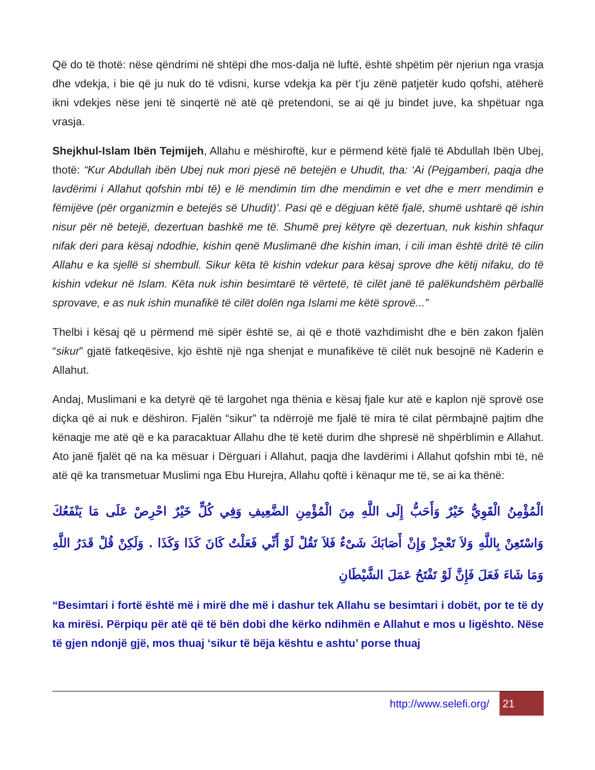Që do të thotë: nëse qëndrimi në shtëpi dhe mos-dalja në luftë, është shpëtim për njeriun nga vrasja dhe vdekja, i bie që ju nuk do të vdisni, kurse vdekja ka për t’ju zënë patjetër kudo qofshi, atëherë ikni vdekjes nëse jeni të sinqertë në atë që pretendoni, se ai që ju bindet juve, ka shpëtuar nga vrasja.
Shejkhul-Islam Ibën Tejmijeh, Allahu e mëshiroftë, kur e përmend këtë fjalë të Abdullah Ibën Ubej, thotë: “Kur Abdullah ibën Ubej nuk mori pjesë në betejën e Uhudit, tha: ‘Ai (Pejgamberi, paqja dhe lavdërimi i Allahut qofshin mbi të) e lë mendimin tim dhe mendimin e vet dhe e merr mendimin e fëmijëve (për organizmin e betejës së Uhudit)’. Pasi që e dëgjuan këtë fjalë, shumë ushtarë që ishin nisur për në betejë, dezertuan bashkë me të. Shumë prej këtyre që dezertuan, nuk kishin shfaqur nifak deri para kësaj ndodhie, kishin qenë Muslimanë dhe kishin iman, i cili iman është dritë të cilin Allahu e ka sjellë si shembull. Sikur këta të kishin vdekur para kësaj sprove dhe këtij nifaku, do të kishin vdekur në Islam. Këta nuk ishin besimtarë të vërtetë, të cilët janë të palëkundshëm përballë sprovave, e as nuk ishin munafikë të cilët dolën nga Islami me këtë sprovë...”
Thelbi i kësaj që u përmend më sipër është se, ai që e thotë vazhdimisht dhe e bën zakon fjalën “sikur” gjatë fatkeqësive, kjo është një nga shenjat e munafikëve të cilët nuk besojnë në Kaderin e Allahut.
Andaj, Muslimani e ka detyrë që të largohet nga thënia e kësaj fjale kur atë e kaplon një sprovë ose diçka që ai nuk e dëshiron. Fjalën “sikur” ta ndërrojë me fjalë të mira të cilat përmbajnë pajtim dhe kënaqje me atë që e ka paracaktuar Allahu dhe të ketë durim dhe shpresë në shpërblimin e Allahut. Ato janë fjalët që na ka mësuar i Dërguari i Allahut, paqja dhe lavdërimi i Allahut qofshin mbi të, në atë që ka transmetuar Muslimi nga Ebu Hurejra, Allahu qoftë i kënaqur me të, se ai ka thënë:
الْمُؤْمِنُ الْقَوِيُّ خَيْرٌ وَأَحَبُّ إِلَى اللَّهِ مِنَ الْمُؤْمِنِ الضَّعِيفِ وَفِي كُلٍّ خَيْرٌ احْرِصْ عَلَى مَا يَنْفَعُكَ وَاسْتَعِنْ بِاللَّهِ وَلاَ تَعْجِزْ وَإِنْ أَصَابَكَ شَىْءٌ فَلاَ تَقُلْ لَوْ أَنِّي فَعَلْتُ كَانَ كَذَا وَكَذَا . وَلَكِنْ قُلْ قَدَرُ اللَّهِ وَمَا شَاءَ فَعَلَ فَإِنَّ لَوْ تَفْتَحُ عَمَلَ الشَّيْطَانِ
“Besimtari i fortë është më i mirë dhe më i dashur tek Allahu se besimtari i dobët, por te të dy ka mirësi. Përpiqu për atë që të bën dobi dhe kërko ndihmën e Allahut e mos u ligështo. Nëse të gjen ndonjë gjë, mos thuaj ‘sikur të bëja kështu e ashtu’ porse thuaj
http://www.selefi.org/
21